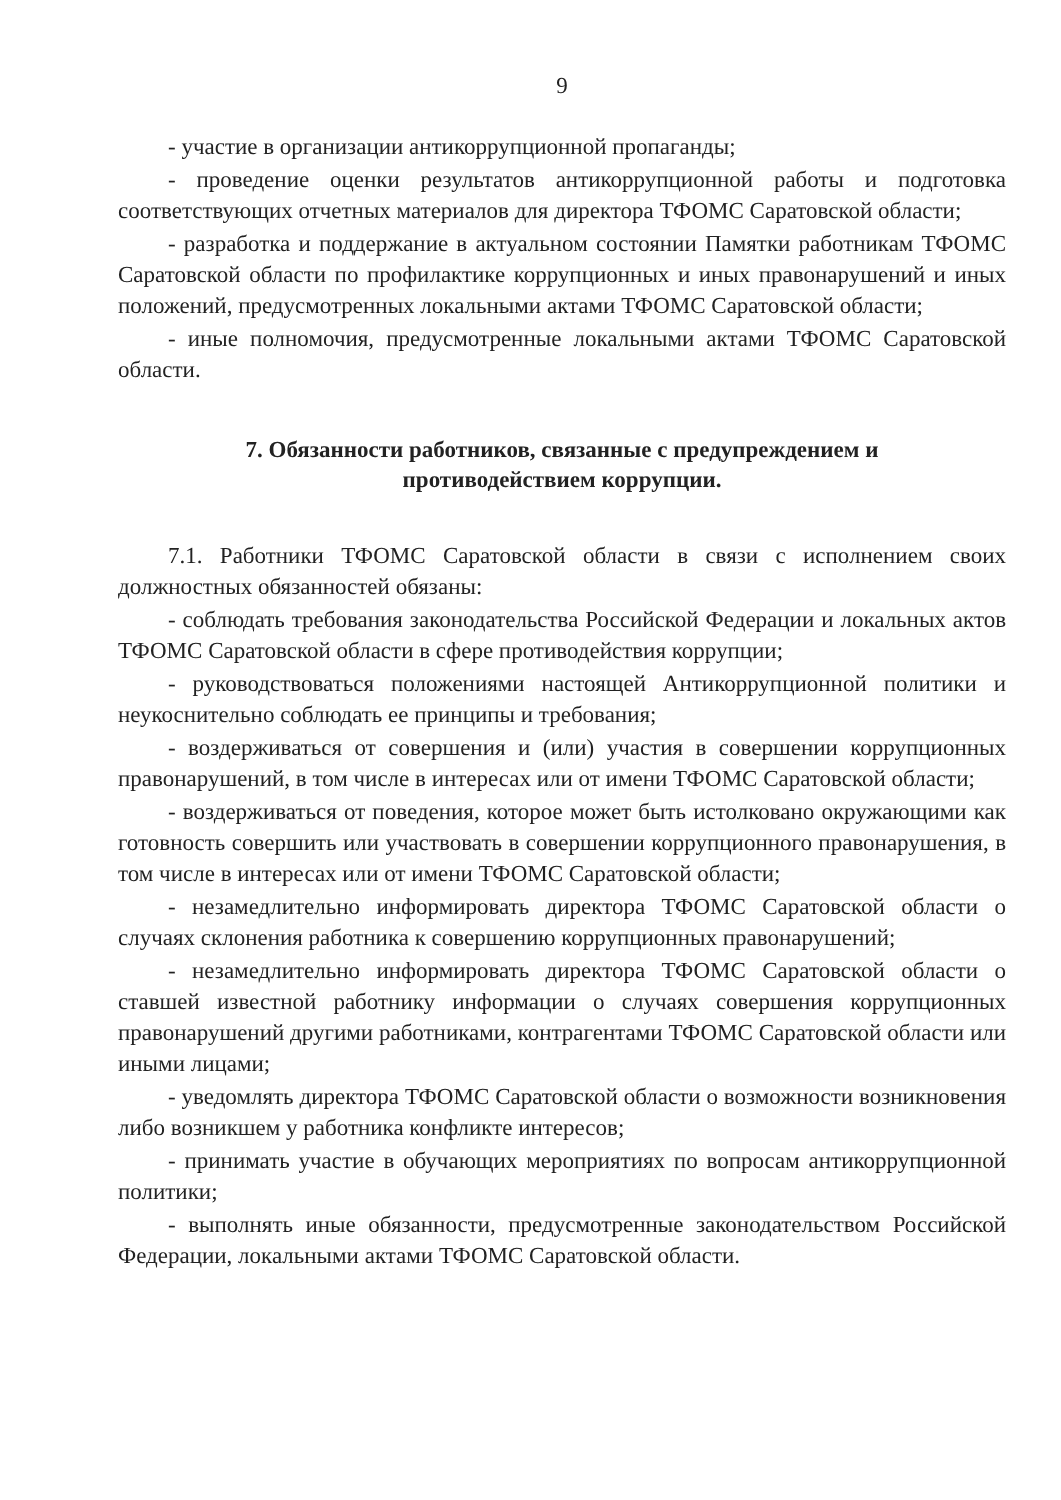9
- участие в организации антикоррупционной пропаганды;
- проведение оценки результатов антикоррупционной работы и подготовка соответствующих отчетных материалов для директора ТФОМС Саратовской области;
- разработка и поддержание в актуальном состоянии Памятки работникам ТФОМС Саратовской области по профилактике коррупционных и иных правонарушений и иных положений, предусмотренных локальными актами ТФОМС Саратовской области;
- иные полномочия, предусмотренные локальными актами ТФОМС Саратовской области.
7. Обязанности работников, связанные с предупреждением и противодействием коррупции.
7.1. Работники ТФОМС Саратовской области в связи с исполнением своих должностных обязанностей обязаны:
- соблюдать требования законодательства Российской Федерации и локальных актов ТФОМС Саратовской области в сфере противодействия коррупции;
- руководствоваться положениями настоящей Антикоррупционной политики и неукоснительно соблюдать ее принципы и требования;
- воздерживаться от совершения и (или) участия в совершении коррупционных правонарушений, в том числе в интересах или от имени ТФОМС Саратовской области;
- воздерживаться от поведения, которое может быть истолковано окружающими как готовность совершить или участвовать в совершении коррупционного правонарушения, в том числе в интересах или от имени ТФОМС Саратовской области;
- незамедлительно информировать директора ТФОМС Саратовской области о случаях склонения работника к совершению коррупционных правонарушений;
- незамедлительно информировать директора ТФОМС Саратовской области о ставшей известной работнику информации о случаях совершения коррупционных правонарушений другими работниками, контрагентами ТФОМС Саратовской области или иными лицами;
- уведомлять директора ТФОМС Саратовской области о возможности возникновения либо возникшем у работника конфликте интересов;
- принимать участие в обучающих мероприятиях по вопросам антикоррупционной политики;
- выполнять иные обязанности, предусмотренные законодательством Российской Федерации, локальными актами ТФОМС Саратовской области.